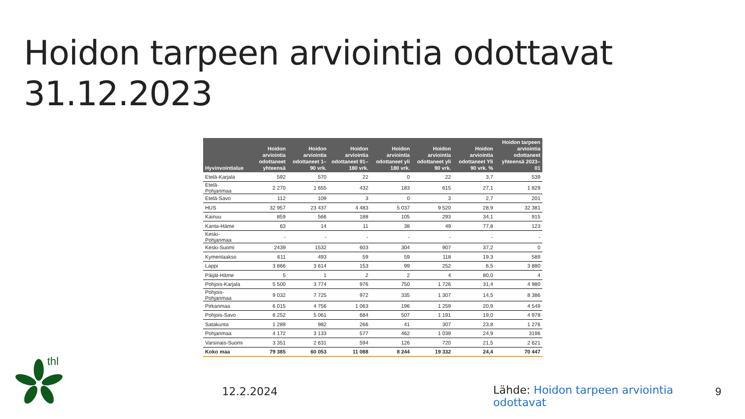Hoidon tarpeen arviointia odottavat 31.12.2023
| Hyvinvointialue | Hoidon arviointia odottaneet yhteensä | Hoidon arviointia odottaneet 1–90 vrk. | Hoidon arviointia odottaneet 91–180 vrk. | Hoidon arviointia odottaneet yli 180 vrk. | Hoidon arviointia odottaneet yli 90 vrk. | Hoidon arviointia odottaneet Yli 90 vrk. % | Hoidon tarpeen arviointia odottaneet yhteensä 2023–01 |
| --- | --- | --- | --- | --- | --- | --- | --- |
| Etelä-Karjala | 592 | 570 | 22 | 0 | 22 | 3,7 | 539 |
| Etelä-Pohjanmaa | 2 270 | 1 655 | 432 | 183 | 615 | 27,1 | 1 829 |
| Etelä-Savo | 112 | 109 | 3 | 0 | 3 | 2,7 | 201 |
| HUS | 32 957 | 23 437 | 4 483 | 5 037 | 9 520 | 28,9 | 32 381 |
| Kainuu | 859 | 566 | 188 | 105 | 293 | 34,1 | 915 |
| Kanta-Häme | 63 | 14 | 11 | 38 | 49 | 77,8 | 123 |
| Keski-Pohjanmaa | - | - | - | - | - | - | - |
| Keski-Suomi | 2439 | 1532 | 603 | 304 | 907 | 37,2 | 0 |
| Kymenlaakso | 611 | 493 | 59 | 59 | 118 | 19,3 | 589 |
| Lappi | 3 866 | 3 614 | 153 | 99 | 252 | 6,5 | 3 880 |
| Päijät-Häme | 5 | 1 | 2 | 2 | 4 | 80,0 | 4 |
| Pohjois-Karjala | 5 500 | 3 774 | 976 | 750 | 1 726 | 31,4 | 4 980 |
| Pohjois-Pohjanmaa | 9 032 | 7 725 | 972 | 335 | 1 307 | 14,5 | 8 386 |
| Pirkanmaa | 6 015 | 4 756 | 1 063 | 196 | 1 259 | 20,9 | 4 549 |
| Pohjois-Savo | 6 252 | 5 061 | 684 | 507 | 1 191 | 19,0 | 4 978 |
| Satakunta | 1 289 | 982 | 266 | 41 | 307 | 23,8 | 1 276 |
| Pohjanmaa | 4 172 | 3 133 | 577 | 462 | 1 039 | 24,9 | 3196 |
| Varsinais-Suomi | 3 351 | 2 631 | 594 | 126 | 720 | 21,5 | 2 621 |
| Koko maa | 79 385 | 60 053 | 11 088 | 8 244 | 19 332 | 24,4 | 70 447 |
thl
12.2.2024
Lähde: Hoidon tarpeen arviointia odottavat
9